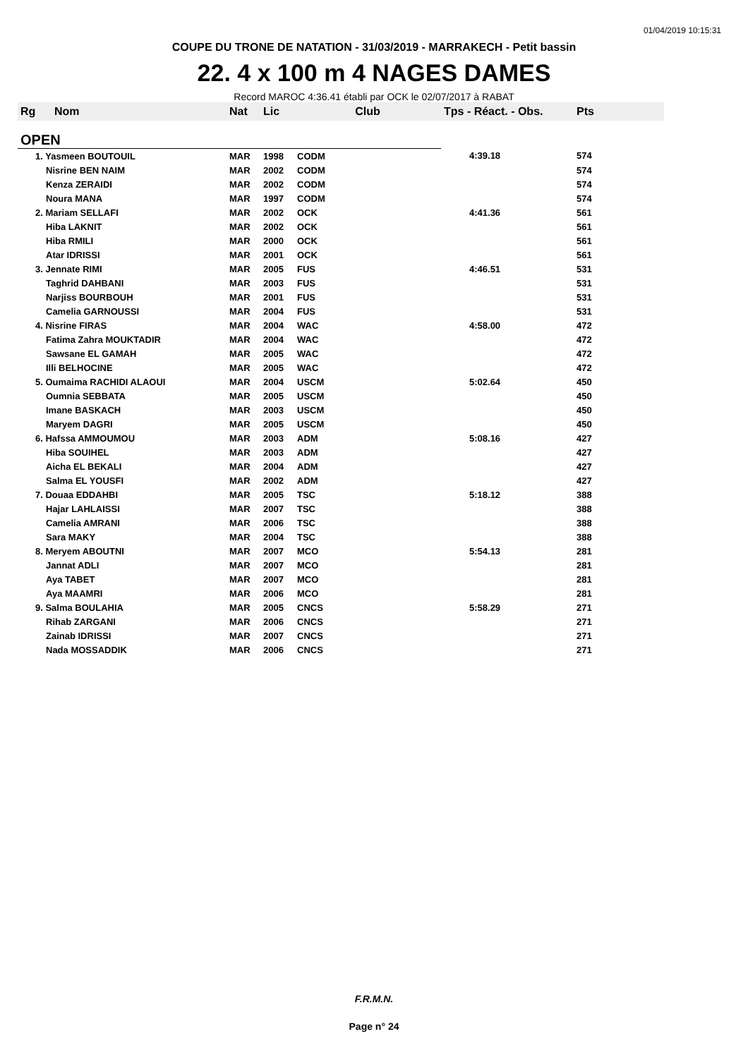01/04/2019 10:15:31
COUPE DU TRONE DE NATATION - 31/03/2019 - MARRAKECH - Petit bassin
22. 4 x 100 m 4 NAGES DAMES
Record MAROC 4:36.41 établi par OCK le 02/07/2017 à RABAT
| Rg | Nom | Nat | Lic | Club | Tps - Réact. - Obs. | Pts |
| --- | --- | --- | --- | --- | --- | --- |
| OPEN | | | | | | |
| 1. Yasmeen BOUTOUIL | | MAR | 1998 | CODM | 4:39.18 | 574 |
| Nisrine BEN NAIM | | MAR | 2002 | CODM | | 574 |
| Kenza ZERAIDI | | MAR | 2002 | CODM | | 574 |
| Noura MANA | | MAR | 1997 | CODM | | 574 |
| 2. Mariam SELLAFI | | MAR | 2002 | OCK | 4:41.36 | 561 |
| Hiba LAKNIT | | MAR | 2002 | OCK | | 561 |
| Hiba RMILI | | MAR | 2000 | OCK | | 561 |
| Atar IDRISSI | | MAR | 2001 | OCK | | 561 |
| 3. Jennate RIMI | | MAR | 2005 | FUS | 4:46.51 | 531 |
| Taghrid DAHBANI | | MAR | 2003 | FUS | | 531 |
| Narjiss BOURBOUH | | MAR | 2001 | FUS | | 531 |
| Camelia GARNOUSSI | | MAR | 2004 | FUS | | 531 |
| 4. Nisrine FIRAS | | MAR | 2004 | WAC | 4:58.00 | 472 |
| Fatima Zahra MOUKTADIR | | MAR | 2004 | WAC | | 472 |
| Sawsane EL GAMAH | | MAR | 2005 | WAC | | 472 |
| Illi BELHOCINE | | MAR | 2005 | WAC | | 472 |
| 5. Oumaima RACHIDI ALAOUI | | MAR | 2004 | USCM | 5:02.64 | 450 |
| Oumnia SEBBATA | | MAR | 2005 | USCM | | 450 |
| Imane BASKACH | | MAR | 2003 | USCM | | 450 |
| Maryem DAGRI | | MAR | 2005 | USCM | | 450 |
| 6. Hafssa AMMOUMOU | | MAR | 2003 | ADM | 5:08.16 | 427 |
| Hiba SOUIHEL | | MAR | 2003 | ADM | | 427 |
| Aicha EL BEKALI | | MAR | 2004 | ADM | | 427 |
| Salma EL YOUSFI | | MAR | 2002 | ADM | | 427 |
| 7. Douaa EDDAHBI | | MAR | 2005 | TSC | 5:18.12 | 388 |
| Hajar LAHLAISSI | | MAR | 2007 | TSC | | 388 |
| Camelia AMRANI | | MAR | 2006 | TSC | | 388 |
| Sara MAKY | | MAR | 2004 | TSC | | 388 |
| 8. Meryem ABOUTNI | | MAR | 2007 | MCO | 5:54.13 | 281 |
| Jannat ADLI | | MAR | 2007 | MCO | | 281 |
| Aya TABET | | MAR | 2007 | MCO | | 281 |
| Aya MAAMRI | | MAR | 2006 | MCO | | 281 |
| 9. Salma BOULAHIA | | MAR | 2005 | CNCS | 5:58.29 | 271 |
| Rihab ZARGANI | | MAR | 2006 | CNCS | | 271 |
| Zainab IDRISSI | | MAR | 2007 | CNCS | | 271 |
| Nada MOSSADDIK | | MAR | 2006 | CNCS | | 271 |
F.R.M.N.
Page n° 24